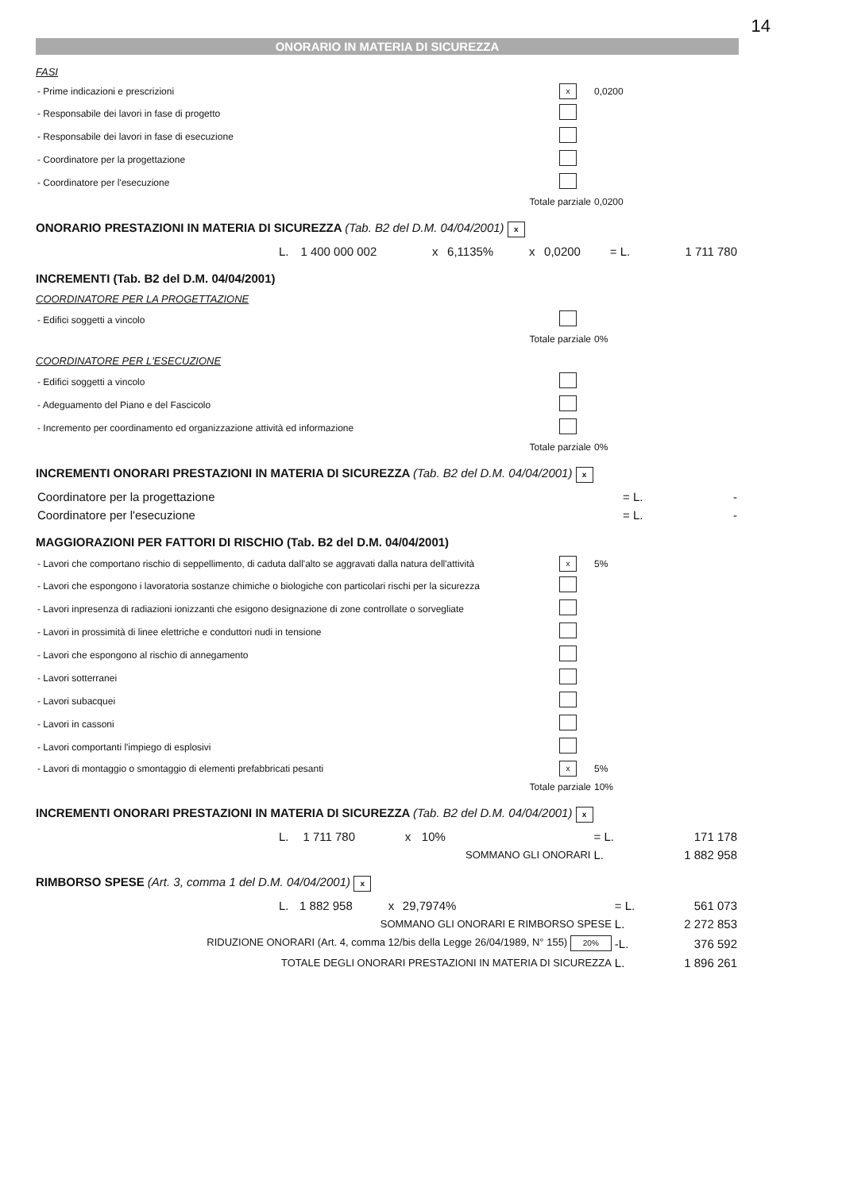14
ONORARIO IN MATERIA DI SICUREZZA
FASI
| - Prime indicazioni e prescrizioni | x | 0,0200 |
| - Responsabile dei lavori in fase di progetto | | |
| - Responsabile dei lavori in fase di esecuzione | | |
| - Coordinatore per la progettazione | | |
| - Coordinatore per l'esecuzione | | |
| Totale parziale | | 0,0200 |
ONORARIO PRESTAZIONI IN MATERIA DI SICUREZZA (Tab. B2 del D.M. 04/04/2001) x
| | L. | 1 400 000 002 | x | 6,1135% | x | 0,0200 | = L. | 1 711 780 |
INCREMENTI (Tab. B2 del D.M. 04/04/2001)
COORDINATORE PER LA PROGETTAZIONE
| - Edifici soggetti a vincolo | | |
| Totale parziale | | 0% |
COORDINATORE PER L'ESECUZIONE
| - Edifici soggetti a vincolo | | |
| - Adeguamento del Piano e del Fascicolo | | |
| - Incremento per coordinamento ed organizzazione attività ed informazione | | |
| Totale parziale | | 0% |
INCREMENTI ONORARI PRESTAZIONI IN MATERIA DI SICUREZZA (Tab. B2 del D.M. 04/04/2001) x
| Coordinatore per la progettazione | = L. | - |
| Coordinatore per l'esecuzione | = L. | - |
MAGGIORAZIONI PER FATTORI DI RISCHIO (Tab. B2 del D.M. 04/04/2001)
| - Lavori che comportano rischio di seppellimento, di caduta dall'alto se aggravati dalla natura dell'attività | x | 5% |
| - Lavori che espongono i lavoratoria sostanze chimiche o biologiche con particolari rischi per la sicurezza | | |
| - Lavori inpresenza di radiazioni ionizzanti che esigono designazione di zone controllate o sorvegliate | | |
| - Lavori in prossimità di linee elettriche e conduttori nudi in tensione | | |
| - Lavori che espongono al rischio di annegamento | | |
| - Lavori sotterranei | | |
| - Lavori subacquei | | |
| - Lavori in cassoni | | |
| - Lavori comportanti l'impiego di esplosivi | | |
| - Lavori di montaggio o smontaggio di elementi prefabbricati pesanti | x | 5% |
| Totale parziale | | 10% |
INCREMENTI ONORARI PRESTAZIONI IN MATERIA DI SICUREZZA (Tab. B2 del D.M. 04/04/2001) x
| | L. | 1 711 780 | x | 10% | | = L. | 171 178 |
| SOMMANO GLI ONORARI | | | | | | L. | 1 882 958 |
RIMBORSO SPESE (Art. 3, comma 1 del D.M. 04/04/2001) x
| | L. | 1 882 958 | x | 29,7974% | | = L. | 561 073 |
| SOMMANO GLI ONORARI E RIMBORSO SPESE | | | | | | L. | 2 272 853 |
| RIDUZIONE ONORARI (Art. 4, comma 12/bis della Legge 26/04/1989, N° 155) 20% | | | | | | -L. | 376 592 |
| TOTALE DEGLI ONORARI PRESTAZIONI IN MATERIA DI SICUREZZA | | | | | | L. | 1 896 261 |